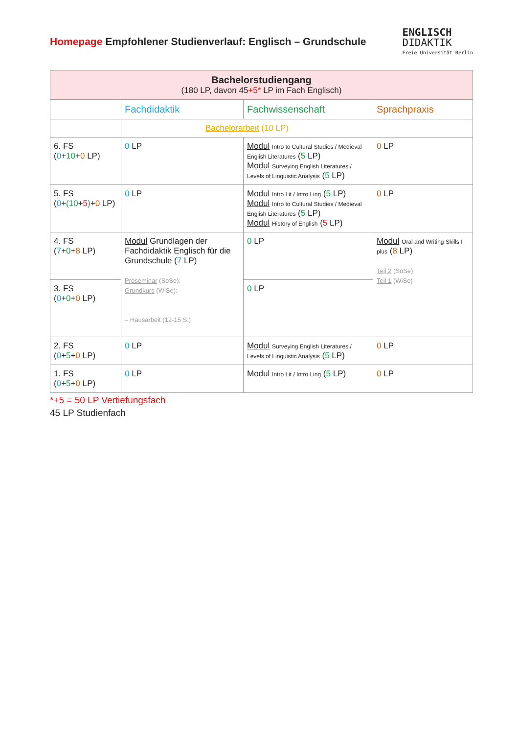Homepage Empfohlener Studienverlauf: Englisch – Grundschule
ENGLISCH
DIDAKTIK
Freie Universität Berlin
| Bachelorstudiengang (180 LP, davon 45 +5* LP im Fach Englisch) | | | |
| --- | --- | --- | --- |
| | Fachdidaktik | Fachwissenschaft | Sprachpraxis |
| | Bachelorarbeit (10 LP) | | |
| 6. FS ( 0 + 10 + 0 LP) | 0 LP | Modul Intro to Cultural Studies / Medieval English Literatures ( 5 LP) Modul Surveying English Literatures / Levels of Linguistic Analysis ( 5 LP) | 0 LP |
| 5. FS ( 0 + (10 + 5 ) + 0 LP) | 0 LP | Modul Intro Lit / Intro Ling ( 5 LP) Modul Intro to Cultural Studies / Medieval English Literatures ( 5 LP) Modul History of English ( 5 LP) | 0 LP |
| 4. FS ( 7 + 0 + 8 LP) | Modul Grundlagen der Fachdidaktik Englisch für die Grundschule ( 7 LP) Proseminar (SoSe): Grundkurs (WiSe): – Hausarbeit (12-15 S.) | 0 LP | Modul Oral and Writing Skills I plus ( 8 LP) Teil 2 (SoSe) Teil 1 (WiSe) |
| 3. FS ( 0 + 0 + 0 LP) | | 0 LP | |
| 2. FS ( 0 + 5 + 0 LP) | 0 LP | Modul Surveying English Literatures / Levels of Linguistic Analysis ( 5 LP) | 0 LP |
| 1. FS ( 0 + 5 + 0 LP) | 0 LP | Modul Intro Lit / Intro Ling ( 5 LP) | 0 LP |
*+5 = 50 LP Vertiefungsfach
45 LP Studienfach